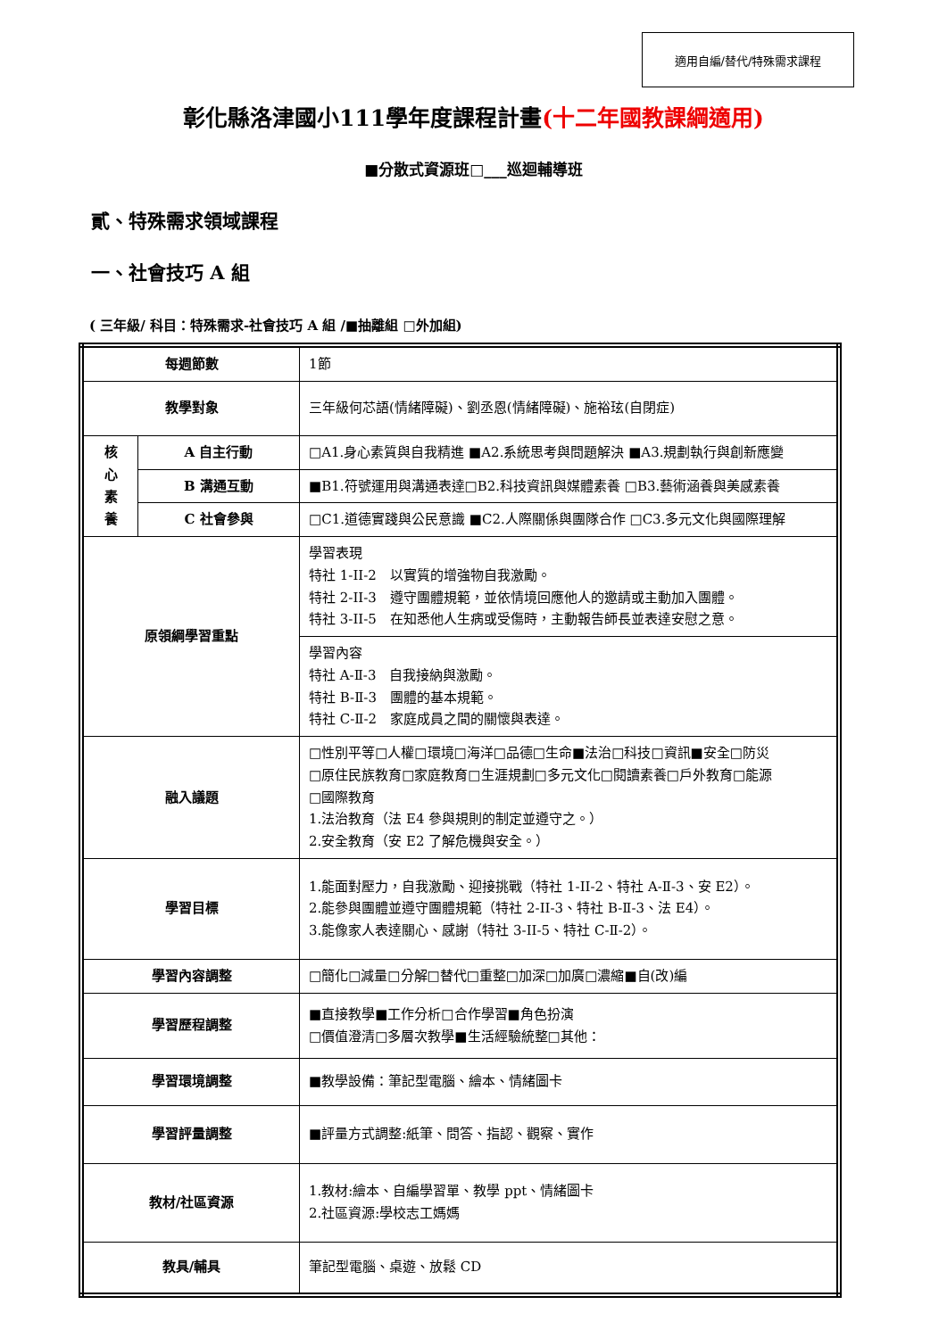適用自編/替代/特殊需求課程
彰化縣洛津國小111學年度課程計畫(十二年國教課綱適用)
■分散式資源班□___巡迴輔導班
貳、特殊需求領域課程
一、社會技巧 A 組
( 三年級/ 科目：特殊需求-社會技巧 A 組 /■抽離組 □外加組)
| 每週節數 | | 1節 |
| 教學對象 | | 三年級何芯語(情緒障礙)、劉丞恩(情緒障礙)、施裕玹(自閉症) |
| 核 心 素 養 | A 自主行動 | □A1.身心素質與自我精進 ■A2.系統思考與問題解決 ■A3.規劃執行與創新應變 |
| | B 溝通互動 | ■B1.符號運用與溝通表達□B2.科技資訊與媒體素養 □B3.藝術涵養與美感素養 |
| | C 社會參與 | □C1.道德實踐與公民意識 ■C2.人際關係與團隊合作 □C3.多元文化與國際理解 |
| 原領綱學習重點 | | 學習表現 特社 1-II-2 以實質的增強物自我激勵。 特社 2-II-3 遵守團體規範，並依情境回應他人的邀請或主動加入團體。 特社 3-II-5 在知悉他人生病或受傷時，主動報告師長並表達安慰之意。 |
| | | 學習內容 特社 A-Ⅱ-3 自我接納與激勵。 特社 B-Ⅱ-3 團體的基本規範。 特社 C-Ⅱ-2 家庭成員之間的關懷與表達。 |
| 融入議題 | | □性別平等□人權□環境□海洋□品德□生命■法治□科技□資訊■安全□防災 □原住民族教育□家庭教育□生涯規劃□多元文化□閱讀素養□戶外教育□能源 □國際教育 1.法治教育（法 E4 參與規則的制定並遵守之。） 2.安全教育（安 E2 了解危機與安全。） |
| 學習目標 | | 1.能面對壓力，自我激勵、迎接挑戰（特社 1-II-2、特社 A-Ⅱ-3、安 E2）。 2.能參與團體並遵守團體規範（特社 2-II-3、特社 B-Ⅱ-3、法 E4）。 3.能像家人表達關心、感謝（特社 3-II-5、特社 C-Ⅱ-2）。 |
| 學習內容調整 | | □簡化□減量□分解□替代□重整□加深□加廣□濃縮■自(改)編 |
| 學習歷程調整 | | ■直接教學■工作分析□合作學習■角色扮演 □價值澄清□多層次教學■生活經驗統整□其他： |
| 學習環境調整 | | ■教學設備：筆記型電腦、繪本、情緒圖卡 |
| 學習評量調整 | | ■評量方式調整:紙筆、問答、指認、觀察、實作 |
| 教材/社區資源 | | 1.教材:繪本、自編學習單、教學 ppt、情緒圖卡 2.社區資源:學校志工媽媽 |
| 教具/輔具 | | 筆記型電腦、桌遊、放鬆 CD |